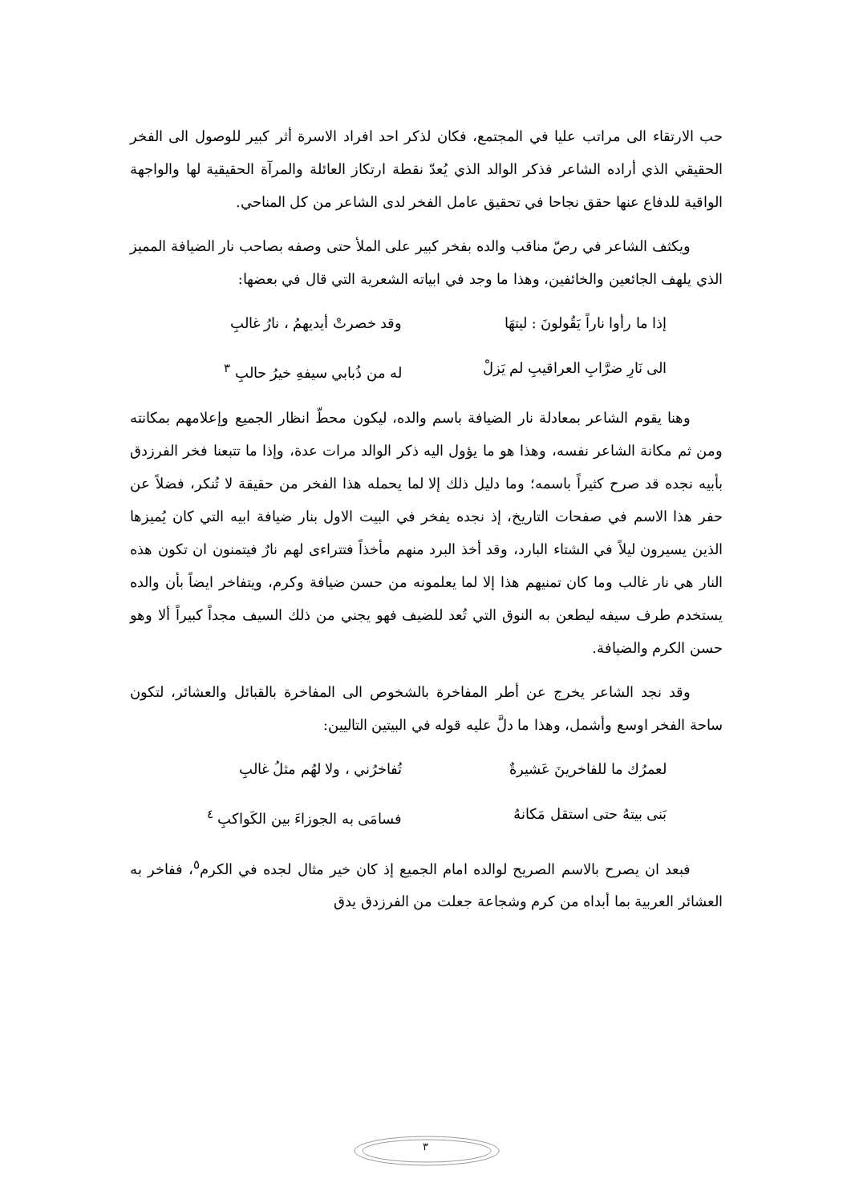حب الارتقاء الى مراتب عليا في المجتمع، فكان لذكر احد افراد الاسرة أثر كبير للوصول الى الفخر الحقيقي الذي أراده الشاعر فذكر الوالد الذي يُعدّ نقطة ارتكاز العائلة والمرآة الحقيقية لها والواجهة الواقية للدفاع عنها حقق نجاحا في تحقيق عامل الفخر لدى الشاعر من كل المناحي.
ويكثف الشاعر في رصّ مناقب والده بفخر كبير على الملأ حتى وصفه بصاحب نار الضيافة المميز الذي يلهف الجائعين والخائفين، وهذا ما وجد في ابياته الشعرية التي قال في بعضها:
إذا ما رأوا ناراً يَقُولونَ : ليتهَا وقد خصرتْ أيديهمُ ، نارُ غالبِ
الى نَارِ ضرَّابِ العراقيبِ لم يَزلْ له من ذُبابي سيفهِ خيرُ حالبِ <sup>٣</sup>
وهنا يقوم الشاعر بمعادلة نار الضيافة باسم والده، ليكون محطّ انظار الجميع وإعلامهم بمكانته ومن ثم مكانة الشاعر نفسه، وهذا هو ما يؤول اليه ذكر الوالد مرات عدة، وإذا ما تتبعنا فخر الفرزدق بأبيه نجده قد صرح كثيراً باسمه؛ وما دليل ذلك إلا لما يحمله هذا الفخر من حقيقة لا تُنكر، فضلاً عن حفر هذا الاسم في صفحات التاريخ، إذ نجده يفخر في البيت الاول بنار ضيافة ابيه التي كان يُميزها الذين يسيرون ليلاً في الشتاء البارد، وقد أخذ البرد منهم مأخذاً فتتراءى لهم نارٌ فيتمنون ان تكون هذه النار هي نار غالب وما كان تمنيهم هذا إلا لما يعلمونه من حسن ضيافة وكرم، ويتفاخر ايضاً بأن والده يستخدم طرف سيفه ليطعن به النوق التي تُعد للضيف فهو يجني من ذلك السيف مجداً كبيراً ألا وهو حسن الكرم والضيافة.
وقد نجد الشاعر يخرج عن أطر المفاخرة بالشخوص الى المفاخرة بالقبائل والعشائر، لتكون ساحة الفخر اوسع وأشمل، وهذا ما دلَّ عليه قوله في البيتين التاليين:
لعمرُك ما للفاخرينَ عَشيرةٌ تُفاخرُني ، ولا لهُم مثلُ غالبِ
بَنى بيتهُ حتى استقل مَكانهُ فسامَى به الجوزاءَ بين الكَواكبِ <sup>٤</sup>
فبعد ان يصرح بالاسم الصريح لوالده امام الجميع إذ كان خير مثال لجده في الكرم<sup>٥</sup>، ففاخر به العشائر العربية بما أبداه من كرم وشجاعة جعلت من الفرزدق يدق
٣